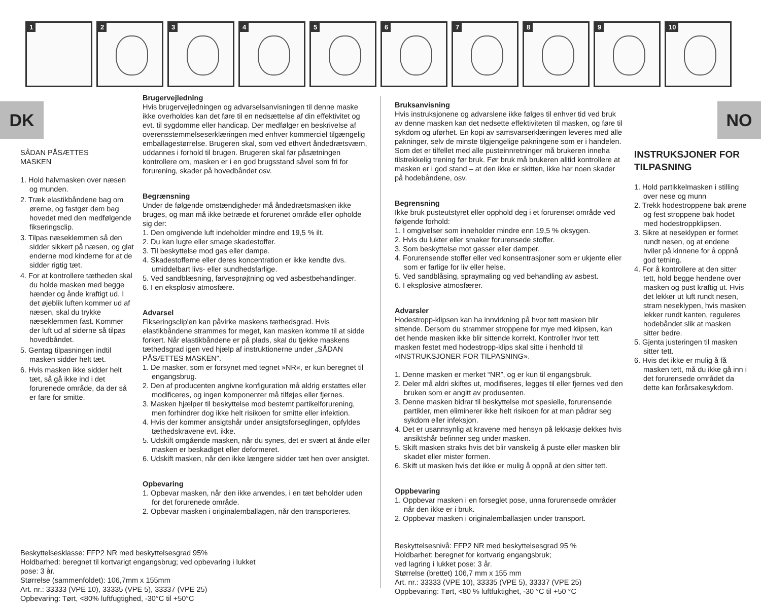1
2
3
4
5
6
7
8
9
10
DK
SÅDAN PÅSÆTTES
MASKEN
1. Hold halvmasken over næsen og munden.
2. Træk elastikbåndene bag om ørerne, og fastgør dem bag hovedet med den medfølgende fikseringsclip.
3. Tilpas næseklemmen så den sidder sikkert på næsen, og glat enderne mod kinderne for at de sidder rigtig tæt.
4. For at kontrollere tætheden skal du holde masken med begge hænder og ånde kraftigt ud. I det øjeblik luften kommer ud af næsen, skal du trykke næseklemmen fast. Kommer der luft ud af siderne så tilpas hovedbåndet.
5. Gentag tilpasningen indtil masken sidder helt tæt.
6. Hvis masken ikke sidder helt tæt, så gå ikke ind i det forurenede område, da der så er fare for smitte.
Brugervejledning
Hvis brugervejledningen og advarselsanvisningen til denne maske ikke overholdes kan det føre til en nedsættelse af din effektivitet og evt. til sygdomme eller handicap. Der medfølger en beskrivelse af overensstemmelseserklæringen med enhver kommerciel tilgængelig emballagestørrelse. Brugeren skal, som ved ethvert åndedrætsværn, uddannes i forhold til brugen. Brugeren skal før påsætningen kontrollere om, masken er i en god brugsstand såvel som fri for forurening, skader på hovedbåndet osv.
Begrænsning
Under de følgende omstændigheder må åndedrætsmasken ikke bruges, og man må ikke betræde et forurenet område eller opholde sig der:
1. Den omgivende luft indeholder mindre end 19,5 % ilt.
2. Du kan lugte eller smage skadestoffer.
3. Til beskyttelse mod gas eller dampe.
4. Skadestofferne eller deres koncentration er ikke kendte dvs. umiddelbart livs- eller sundhedsfarlige.
5. Ved sandblæsning, farvesprøjtning og ved asbestbehandlinger.
6. I en eksplosiv atmosfære.
Advarsel
Fikseringsclip'en kan påvirke maskens tæthedsgrad. Hvis elastikbåndene strammes for meget, kan masken komme til at sidde forkert. Når elastikbåndene er på plads, skal du tjekke maskens tæthedsgrad igen ved hjælp af instruktionerne under „SÅDAN PÅSÆTTES MASKEN".
1. De masker, som er forsynet med tegnet »NR«, er kun beregnet til engangsbrug.
2. Den af producenten angivne konfiguration må aldrig erstattes eller modificeres, og ingen komponenter må tilføjes eller fjernes.
3. Masken hjælper til beskyttelse mod bestemt partikelforurening, men forhindrer dog ikke helt risikoen for smitte eller infektion.
4. Hvis der kommer ansigtshår under ansigtsforseglingen, opfyldes tæthedskravene evt. ikke.
5. Udskift omgående masken, når du synes, det er svært at ånde eller masken er beskadiget eller deformeret.
6. Udskift masken, når den ikke længere sidder tæt hen over ansigtet.
Opbevaring
1. Opbevar masken, når den ikke anvendes, i en tæt beholder uden for det forurenede område.
2. Opbevar masken i originalemballagen, når den transporteres.
Beskyttelsesklasse: FFP2 NR med beskyttelsesgrad 95%
Holdbarhed: beregnet til kortvarigt engangsbrug; ved opbevaring i lukket pose: 3 år.
Størrelse (sammenfoldet): 106,7mm x 155mm
Art. nr.: 33333 (VPE 10), 33335 (VPE 5), 33337 (VPE 25)
Opbevaring: Tørt, <80% luftfugtighed, -30°C til +50°C
Bruksanvisning
Hvis instruksjonene og advarslene ikke følges til enhver tid ved bruk av denne masken kan det nedsette effektiviteten til masken, og føre til sykdom og uførhet. En kopi av samsvarserklæringen leveres med alle pakninger, selv de minste tilgjengelige pakningene som er i handelen. Som det er tilfellet med alle pusteinnretninger må brukeren inneha tilstrekkelig trening før bruk. Før bruk må brukeren alltid kontrollere at masken er i god stand – at den ikke er skitten, ikke har noen skader på hodebåndene, osv.
Begrensning
Ikke bruk pusteutstyret eller opphold deg i et forurenset område ved følgende forhold:
1. I omgivelser som inneholder mindre enn 19,5 % oksygen.
2. Hvis du lukter eller smaker forurensede stoffer.
3. Som beskyttelse mot gasser eller damper.
4. Forurensende stoffer eller ved konsentrasjoner som er ukjente eller som er farlige for liv eller helse.
5. Ved sandblåsing, spraymaling og ved behandling av asbest.
6. I eksplosive atmosfærer.
Advarsler
Hodestropp-klipsen kan ha innvirkning på hvor tett masken blir sittende. Dersom du strammer stroppene for mye med klipsen, kan det hende masken ikke blir sittende korrekt. Kontroller hvor tett masken festet med hodestropp-klips skal sitte i henhold til «INSTRUKSJONER FOR TILPASNING».
1. Denne masken er merket “NR”, og er kun til engangsbruk.
2. Deler må aldri skiftes ut, modifiseres, legges til eller fjernes ved den bruken som er angitt av produsenten.
3. Denne masken bidrar til beskyttelse mot spesielle, forurensende partikler, men eliminerer ikke helt risikoen for at man pådrar seg sykdom eller infeksjon.
4. Det er usannsynlig at kravene med hensyn på lekkasje dekkes hvis ansiktshår befinner seg under masken.
5. Skift masken straks hvis det blir vanskelig å puste eller masken blir skadet eller mister formen.
6. Skift ut masken hvis det ikke er mulig å oppnå at den sitter tett.
Oppbevaring
1. Oppbevar masken i en forseglet pose, unna forurensede områder når den ikke er i bruk.
2. Oppbevar masken i originalemballasjen under transport.
Beskyttelsesnivå: FFP2 NR med beskyttelsesgrad 95 %
Holdbarhet: beregnet for kortvarig engangsbruk;
ved lagring i lukket pose: 3 år.
Størrelse (brettet) 106,7 mm x 155 mm
Art. nr.: 33333 (VPE 10), 33335 (VPE 5), 33337 (VPE 25)
Oppbevaring: Tørt, <80 % luftfuktighet, -30 °C til +50 °C
NO
INSTRUKSJONER FOR TILPASNING
1. Hold partikkelmasken i stilling over nese og munn
2. Trekk hodestroppene bak ørene og fest stroppene bak hodet med hodestroppklipsen.
3. Sikre at neseklypen er formet rundt nesen, og at endene hviler på kinnene for å oppnå god tetning.
4. For å kontrollere at den sitter tett, hold begge hendene over masken og pust kraftig ut. Hvis det lekker ut luft rundt nesen, stram neseklypen, hvis masken lekker rundt kanten, reguleres hodebåndet slik at masken sitter bedre.
5. Gjenta justeringen til masken sitter tett.
6. Hvis det ikke er mulig å få masken tett, må du ikke gå inn i det forurensede området da dette kan forårsakesykdom.